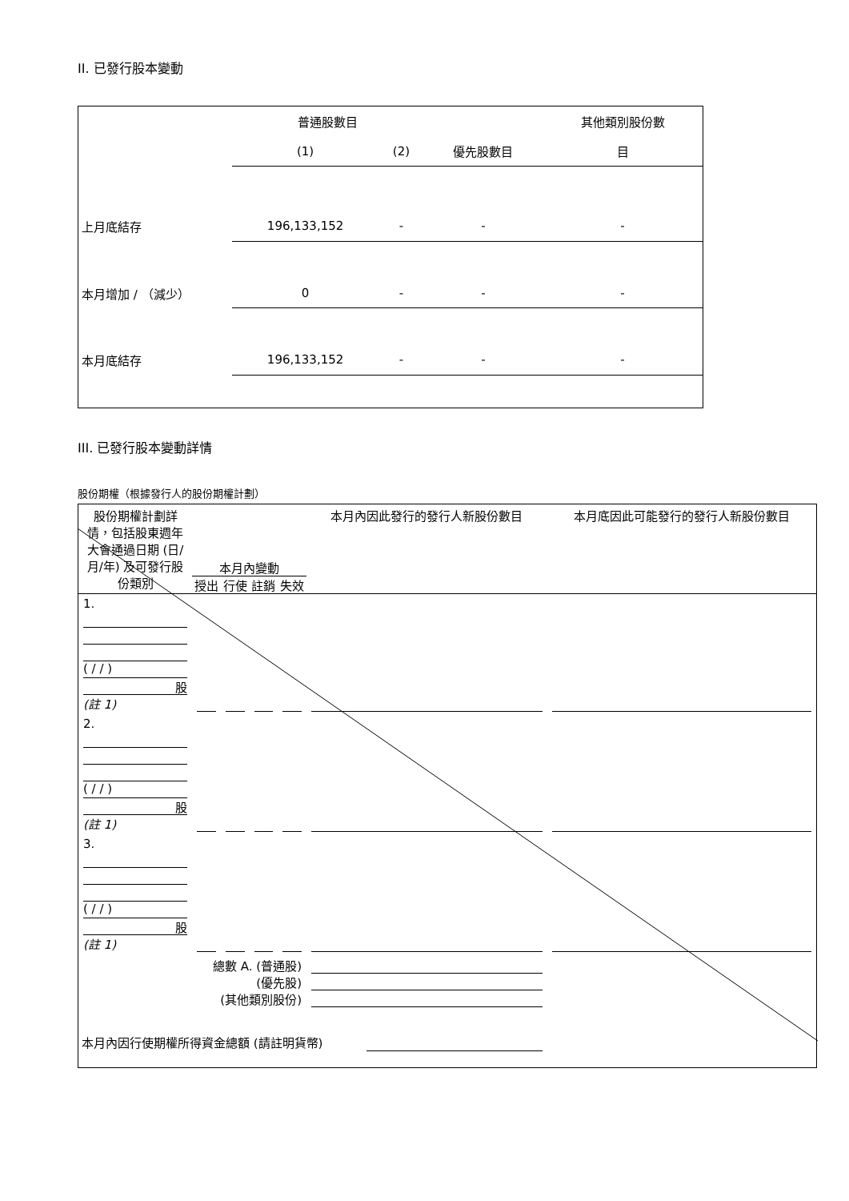II. 已發行股本變動
| | 普通股數目 | | | 其他類別股份數 |
| | (1) | (2) | 優先股數目 | 目 |
| 上月底結存 | 196,133,152 | - | - | - |
| 本月增加 / （減少） | 0 | - | - | - |
| 本月底結存 | 196,133,152 | - | - | - |
III. 已發行股本變動詳情
股份期權（根據發行人的股份期權計劃）
| 股份期權計劃詳情，包括股東週年大會通過日期 (日/月/年) 及可發行股份類別 | 本月內變動 授出 行使 註銷 失效 | | | | 本月內因此發行的發行人新股份數目 | 本月底因此可能發行的發行人新股份數目 |
| --- | --- | --- | --- | --- | --- | --- |
| 1. ( / / ) 股 (註 1) | | | | | | |
| 2. ( / / ) 股 (註 1) | | | | | | |
| 3. ( / / ) 股 (註 1) | | | | | | |
| 總數 A. (普通股) (優先股) (其他類別股份) | | | | | | |
| 本月內因行使期權所得資金總額 (請註明貨幣) | | | | | | |